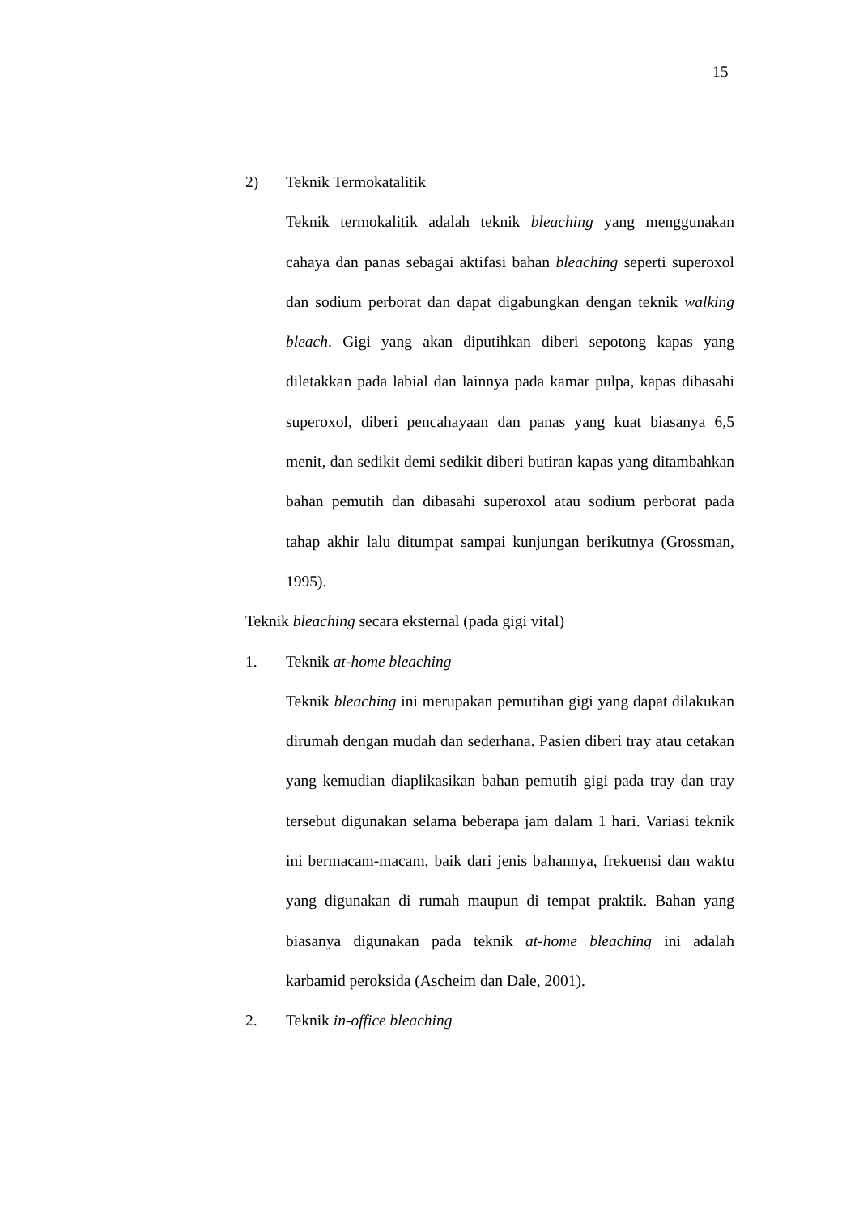15
2) Teknik Termokatalitik
Teknik termokalitik adalah teknik bleaching yang menggunakan cahaya dan panas sebagai aktifasi bahan bleaching seperti superoxol dan sodium perborat dan dapat digabungkan dengan teknik walking bleach. Gigi yang akan diputihkan diberi sepotong kapas yang diletakkan pada labial dan lainnya pada kamar pulpa, kapas dibasahi superoxol, diberi pencahayaan dan panas yang kuat biasanya 6,5 menit, dan sedikit demi sedikit diberi butiran kapas yang ditambahkan bahan pemutih dan dibasahi superoxol atau sodium perborat pada tahap akhir lalu ditumpat sampai kunjungan berikutnya (Grossman, 1995).
Teknik bleaching secara eksternal (pada gigi vital)
1. Teknik at-home bleaching
Teknik bleaching ini merupakan pemutihan gigi yang dapat dilakukan dirumah dengan mudah dan sederhana. Pasien diberi tray atau cetakan yang kemudian diaplikasikan bahan pemutih gigi pada tray dan tray tersebut digunakan selama beberapa jam dalam 1 hari. Variasi teknik ini bermacam-macam, baik dari jenis bahannya, frekuensi dan waktu yang digunakan di rumah maupun di tempat praktik. Bahan yang biasanya digunakan pada teknik at-home bleaching ini adalah karbamid peroksida (Ascheim dan Dale, 2001).
2. Teknik in-office bleaching